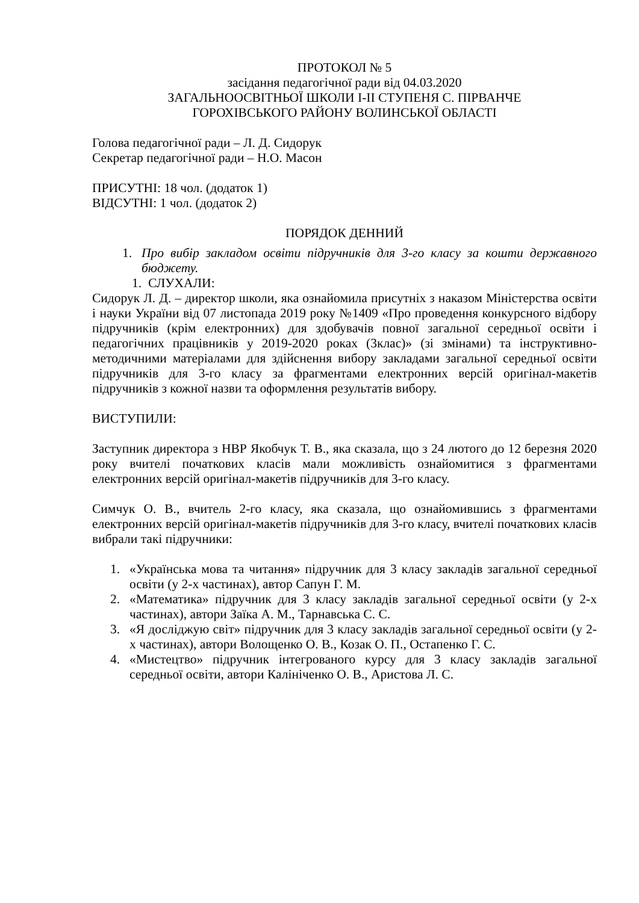ПРОТОКОЛ № 5
засідання педагогічної ради від 04.03.2020
ЗАГАЛЬНООСВІТНЬОЇ ШКОЛИ І-ІІ СТУПЕНЯ С. ПІРВАНЧЕ
ГОРОХІВСЬКОГО РАЙОНУ ВОЛИНСЬКОЇ ОБЛАСТІ
Голова педагогічної ради – Л. Д. Сидорук
Секретар педагогічної ради – Н.О. Масон
ПРИСУТНІ: 18 чол. (додаток 1)
ВІДСУТНІ: 1 чол. (додаток 2)
ПОРЯДОК ДЕННИЙ
1. Про вибір закладом освіти підручників для 3-го класу за кошти державного бюджету.
1. СЛУХАЛИ:
Сидорук Л. Д. – директор школи, яка ознайомила присутніх з наказом Міністерства освіти і науки України від 07 листопада 2019 року №1409 «Про проведення конкурсного відбору підручників (крім електронних) для здобувачів повної загальної середньої освіти і педагогічних працівників у 2019-2020 роках (3клас)» (зі змінами) та інструктивно-методичними матеріалами для здійснення вибору закладами загальної середньої освіти підручників для 3-го класу за фрагментами електронних версій оригінал-макетів підручників з кожної назви та оформлення результатів вибору.
ВИСТУПИЛИ:
Заступник директора з НВР Якобчук Т. В., яка сказала, що з 24 лютого до 12 березня 2020 року вчителі початкових класів мали можливість ознайомитися з фрагментами електронних версій оригінал-макетів підручників для 3-го класу.
Симчук О. В., вчитель 2-го класу, яка сказала, що ознайомившись з фрагментами електронних версій оригінал-макетів підручників для 3-го класу, вчителі початкових класів вибрали такі підручники:
1. «Українська мова та читання» підручник для 3 класу закладів загальної середньої освіти (у 2-х частинах), автор Сапун Г. М.
2. «Математика» підручник для 3 класу закладів загальної середньої освіти (у 2-х частинах), автори Заїка А. М., Тарнавська С. С.
3. «Я досліджую світ» підручник для 3 класу закладів загальної середньої освіти (у 2-х частинах), автори Волощенко О. В., Козак О. П., Остапенко Г. С.
4. «Мистецтво» підручник інтегрованого курсу для 3 класу закладів загальної середньої освіти, автори Калініченко О. В., Аристова Л. С.